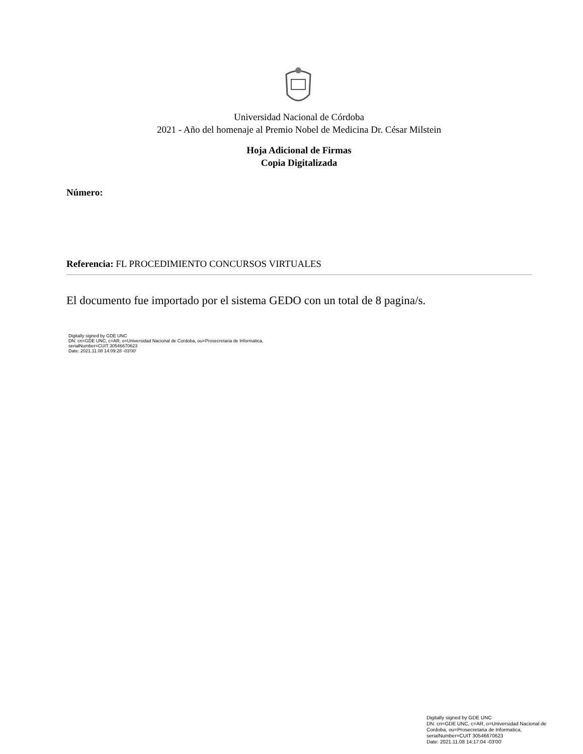Universidad Nacional de Córdoba
2021 - Año del homenaje al Premio Nobel de Medicina Dr. César Milstein
Hoja Adicional de Firmas
Copia Digitalizada
Número:
Referencia: FL PROCEDIMIENTO CONCURSOS VIRTUALES
El documento fue importado por el sistema GEDO con un total de 8 pagina/s.
Digitally signed by GDE UNC
DN: cn=GDE UNC, c=AR, o=Universidad Nacional de Cordoba, ou=Prosecretaria de Informatica,
serialNumber=CUIT 30546670623
Date: 2021.11.08 14:09:28 -03'00'
Digitally signed by GDE UNC
DN: cn=GDE UNC, c=AR, o=Universidad Nacional de Cordoba, ou=Prosecretaria de Informatica, serialNumber=CUIT 30546670623
Date: 2021.11.08 14:17:04 -03'00'